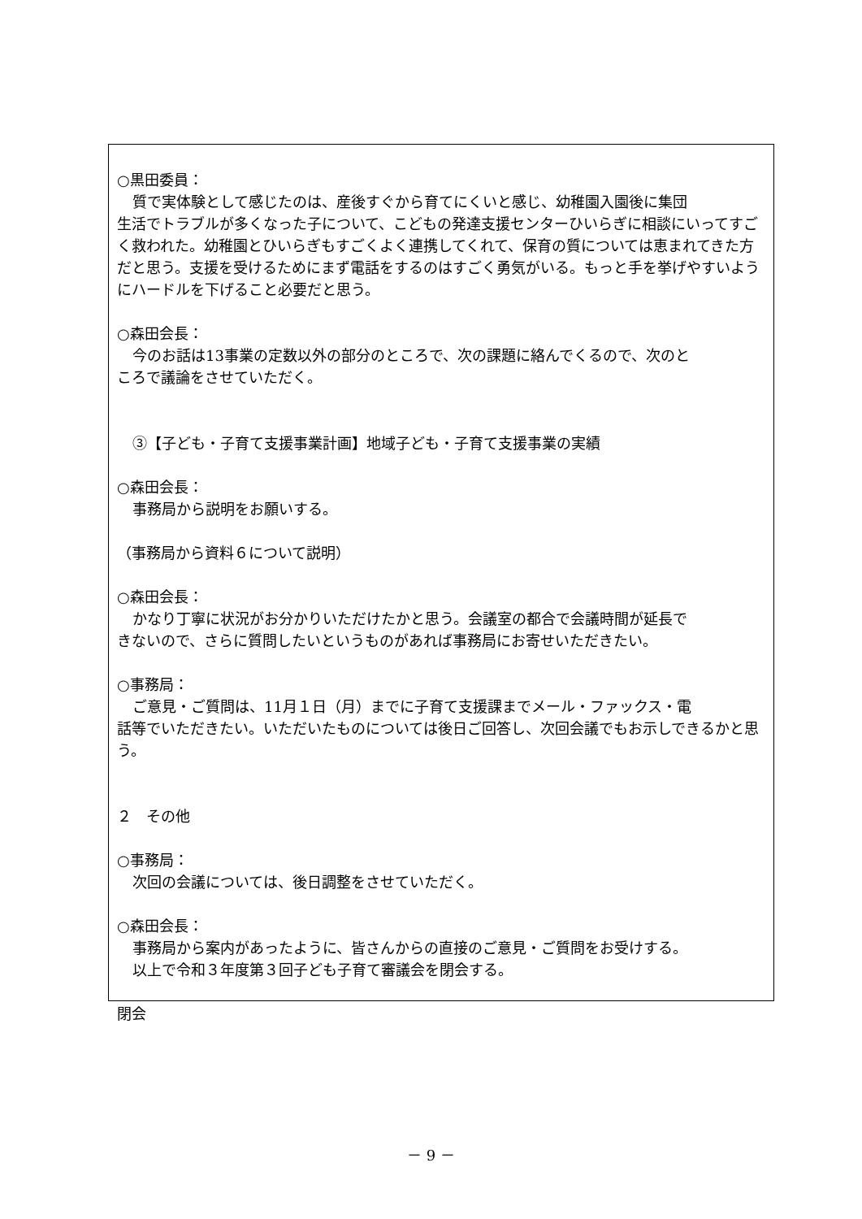○黒田委員：
質で実体験として感じたのは、産後すぐから育てにくいと感じ、幼稚園入園後に集団
生活でトラブルが多くなった子について、こどもの発達支援センターひいらぎに相談にいってすごく救われた。幼稚園とひいらぎもすごくよく連携してくれて、保育の質については恵まれてきた方だと思う。支援を受けるためにまず電話をするのはすごく勇気がいる。もっと手を挙げやすいようにハードルを下げること必要だと思う。
○森田会長：
今のお話は13事業の定数以外の部分のところで、次の課題に絡んでくるので、次のと
ころで議論をさせていただく。
③【子ども・子育て支援事業計画】地域子ども・子育て支援事業の実績
○森田会長：
事務局から説明をお願いする。
（事務局から資料６について説明）
○森田会長：
かなり丁寧に状況がお分かりいただけたかと思う。会議室の都合で会議時間が延長で
きないので、さらに質問したいというものがあれば事務局にお寄せいただきたい。
○事務局：
ご意見・ご質問は、11月１日（月）までに子育て支援課までメール・ファックス・電
話等でいただきたい。いただいたものについては後日ご回答し、次回会議でもお示しできるかと思う。
２　その他
○事務局：
次回の会議については、後日調整をさせていただく。
○森田会長：
事務局から案内があったように、皆さんからの直接のご意見・ご質問をお受けする。
以上で令和３年度第３回子ども子育て審議会を閉会する。
閉会
－ 9 －